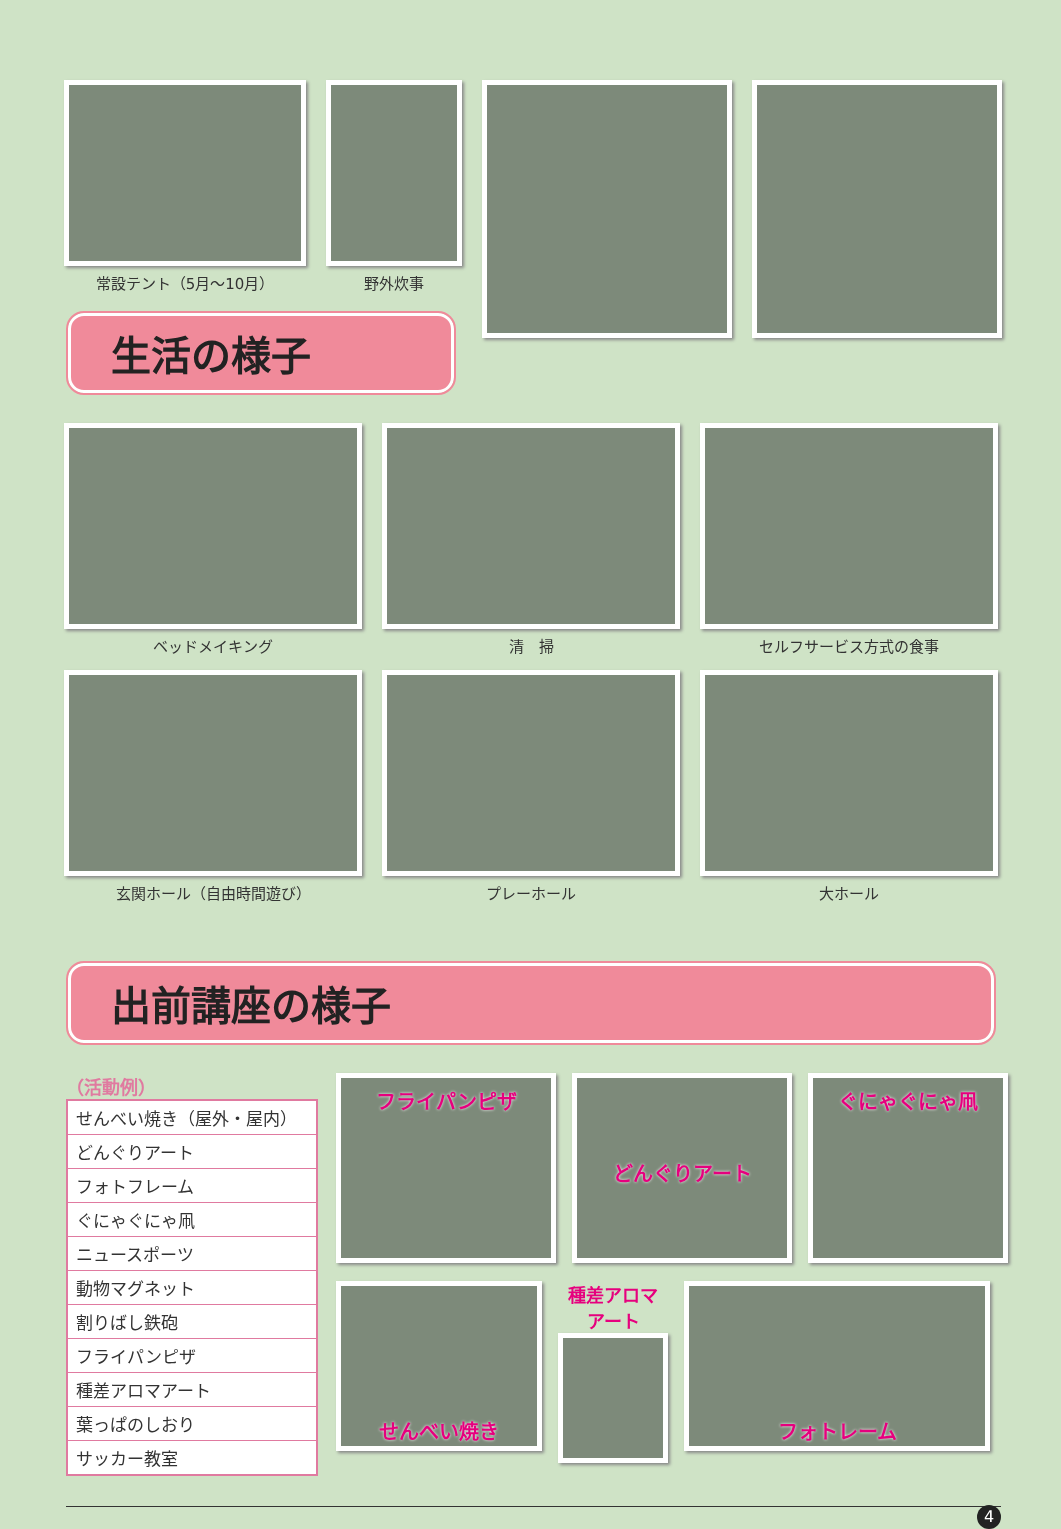常設テント（5月～10月） 野外炊事
生活の様子
ベッドメイキング 清　掃 セルフサービス方式の食事
玄関ホール（自由時間遊び） プレーホール 大ホール
出前講座の様子
（活動例）
| せんべい焼き（屋外・屋内） |
| どんぐりアート |
| フォトフレーム |
| ぐにゃぐにゃ凧 |
| ニュースポーツ |
| 動物マグネット |
| 割りばし鉄砲 |
| フライパンピザ |
| 種差アロマアート |
| 葉っぱのしおり |
| サッカー教室 |
フライパンピザ
どんぐりアート
ぐにゃぐにゃ凧
せんべい焼き
種差アロマ
アート
フォトレーム
4